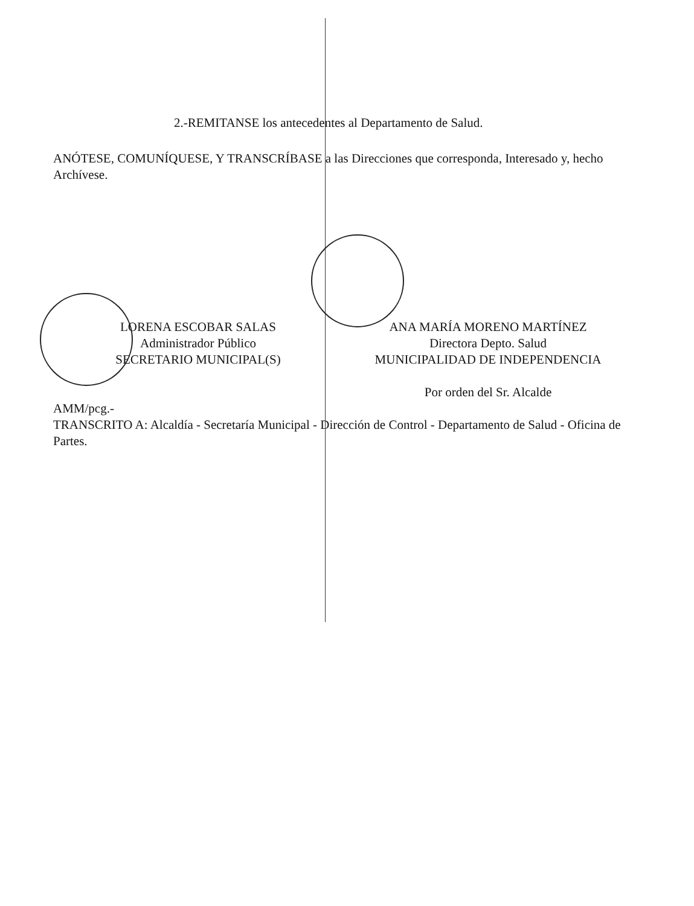2.-REMITANSE los antecedentes al Departamento de Salud.
ANÓTESE, COMUNÍQUESE, Y TRANSCRÍBASE a las Direcciones que corresponda, Interesado y, hecho Archívese.
LORENA ESCOBAR SALAS
Administrador Público
SECRETARIO MUNICIPAL(S)
ANA MARÍA MORENO MARTÍNEZ
Directora Depto. Salud
MUNICIPALIDAD DE INDEPENDENCIA
Por orden del Sr. Alcalde
AMM/pcg.-
TRANSCRITO A: Alcaldía - Secretaría Municipal - Dirección de Control - Departamento de Salud - Oficina de Partes.